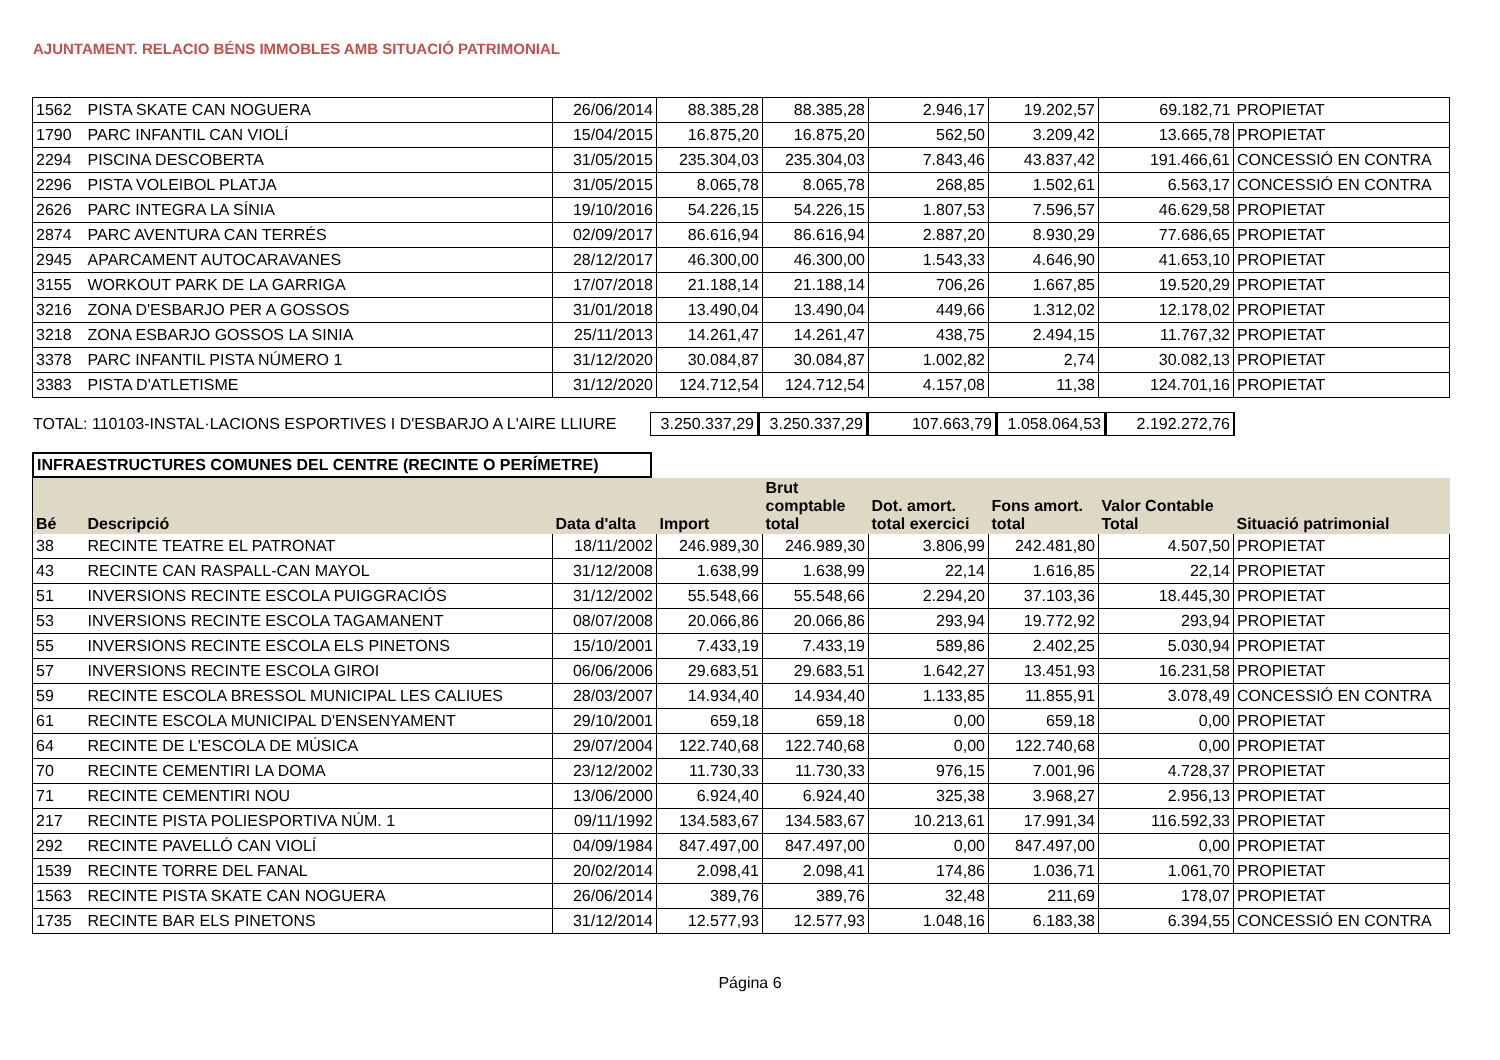AJUNTAMENT. RELACIO BÉNS IMMOBLES AMB SITUACIÓ PATRIMONIAL
| 1562 | PISTA SKATE CAN NOGUERA | 26/06/2014 | 88.385,28 | 88.385,28 | 2.946,17 | 19.202,57 | 69.182,71 | PROPIETAT |
| 1790 | PARC INFANTIL CAN VIOLÍ | 15/04/2015 | 16.875,20 | 16.875,20 | 562,50 | 3.209,42 | 13.665,78 | PROPIETAT |
| 2294 | PISCINA DESCOBERTA | 31/05/2015 | 235.304,03 | 235.304,03 | 7.843,46 | 43.837,42 | 191.466,61 | CONCESSIÓ EN CONTRA |
| 2296 | PISTA VOLEIBOL PLATJA | 31/05/2015 | 8.065,78 | 8.065,78 | 268,85 | 1.502,61 | 6.563,17 | CONCESSIÓ EN CONTRA |
| 2626 | PARC INTEGRA LA SÍNIA | 19/10/2016 | 54.226,15 | 54.226,15 | 1.807,53 | 7.596,57 | 46.629,58 | PROPIETAT |
| 2874 | PARC AVENTURA CAN TERRÉS | 02/09/2017 | 86.616,94 | 86.616,94 | 2.887,20 | 8.930,29 | 77.686,65 | PROPIETAT |
| 2945 | APARCAMENT AUTOCARAVANES | 28/12/2017 | 46.300,00 | 46.300,00 | 1.543,33 | 4.646,90 | 41.653,10 | PROPIETAT |
| 3155 | WORKOUT PARK DE LA GARRIGA | 17/07/2018 | 21.188,14 | 21.188,14 | 706,26 | 1.667,85 | 19.520,29 | PROPIETAT |
| 3216 | ZONA D'ESBARJO PER A GOSSOS | 31/01/2018 | 13.490,04 | 13.490,04 | 449,66 | 1.312,02 | 12.178,02 | PROPIETAT |
| 3218 | ZONA ESBARJO GOSSOS LA SINIA | 25/11/2013 | 14.261,47 | 14.261,47 | 438,75 | 2.494,15 | 11.767,32 | PROPIETAT |
| 3378 | PARC INFANTIL PISTA NÚMERO 1 | 31/12/2020 | 30.084,87 | 30.084,87 | 1.002,82 | 2,74 | 30.082,13 | PROPIETAT |
| 3383 | PISTA D'ATLETISME | 31/12/2020 | 124.712,54 | 124.712,54 | 4.157,08 | 11,38 | 124.701,16 | PROPIETAT |
TOTAL: 110103-INSTAL·LACIONS ESPORTIVES I D'ESBARJO A L'AIRE LLIURE 3.250.337,29 3.250.337,29 107.663,79 1.058.064,53 2.192.272,76
INFRAESTRUCTURES COMUNES DEL CENTRE (RECINTE O PERÍMETRE)
| Bé | Descripció | Data d'alta | Import | Brut comptable total | Dot. amort. total exercici | Fons amort. total | Valor Contable Total | Situació patrimonial |
| --- | --- | --- | --- | --- | --- | --- | --- | --- |
| 38 | RECINTE TEATRE EL PATRONAT | 18/11/2002 | 246.989,30 | 246.989,30 | 3.806,99 | 242.481,80 | 4.507,50 | PROPIETAT |
| 43 | RECINTE CAN RASPALL-CAN MAYOL | 31/12/2008 | 1.638,99 | 1.638,99 | 22,14 | 1.616,85 | 22,14 | PROPIETAT |
| 51 | INVERSIONS RECINTE ESCOLA PUIGGRACIÓS | 31/12/2002 | 55.548,66 | 55.548,66 | 2.294,20 | 37.103,36 | 18.445,30 | PROPIETAT |
| 53 | INVERSIONS RECINTE ESCOLA TAGAMANENT | 08/07/2008 | 20.066,86 | 20.066,86 | 293,94 | 19.772,92 | 293,94 | PROPIETAT |
| 55 | INVERSIONS RECINTE ESCOLA ELS PINETONS | 15/10/2001 | 7.433,19 | 7.433,19 | 589,86 | 2.402,25 | 5.030,94 | PROPIETAT |
| 57 | INVERSIONS RECINTE ESCOLA GIROI | 06/06/2006 | 29.683,51 | 29.683,51 | 1.642,27 | 13.451,93 | 16.231,58 | PROPIETAT |
| 59 | RECINTE ESCOLA BRESSOL MUNICIPAL LES CALIUES | 28/03/2007 | 14.934,40 | 14.934,40 | 1.133,85 | 11.855,91 | 3.078,49 | CONCESSIÓ EN CONTRA |
| 61 | RECINTE ESCOLA MUNICIPAL D'ENSENYAMENT | 29/10/2001 | 659,18 | 659,18 | 0,00 | 659,18 | 0,00 | PROPIETAT |
| 64 | RECINTE DE L'ESCOLA DE MÚSICA | 29/07/2004 | 122.740,68 | 122.740,68 | 0,00 | 122.740,68 | 0,00 | PROPIETAT |
| 70 | RECINTE CEMENTIRI LA DOMA | 23/12/2002 | 11.730,33 | 11.730,33 | 976,15 | 7.001,96 | 4.728,37 | PROPIETAT |
| 71 | RECINTE CEMENTIRI NOU | 13/06/2000 | 6.924,40 | 6.924,40 | 325,38 | 3.968,27 | 2.956,13 | PROPIETAT |
| 217 | RECINTE PISTA POLIESPORTIVA NÚM. 1 | 09/11/1992 | 134.583,67 | 134.583,67 | 10.213,61 | 17.991,34 | 116.592,33 | PROPIETAT |
| 292 | RECINTE PAVELLÓ CAN VIOLÍ | 04/09/1984 | 847.497,00 | 847.497,00 | 0,00 | 847.497,00 | 0,00 | PROPIETAT |
| 1539 | RECINTE TORRE DEL FANAL | 20/02/2014 | 2.098,41 | 2.098,41 | 174,86 | 1.036,71 | 1.061,70 | PROPIETAT |
| 1563 | RECINTE PISTA SKATE CAN NOGUERA | 26/06/2014 | 389,76 | 389,76 | 32,48 | 211,69 | 178,07 | PROPIETAT |
| 1735 | RECINTE BAR ELS PINETONS | 31/12/2014 | 12.577,93 | 12.577,93 | 1.048,16 | 6.183,38 | 6.394,55 | CONCESSIÓ EN CONTRA |
Página 6